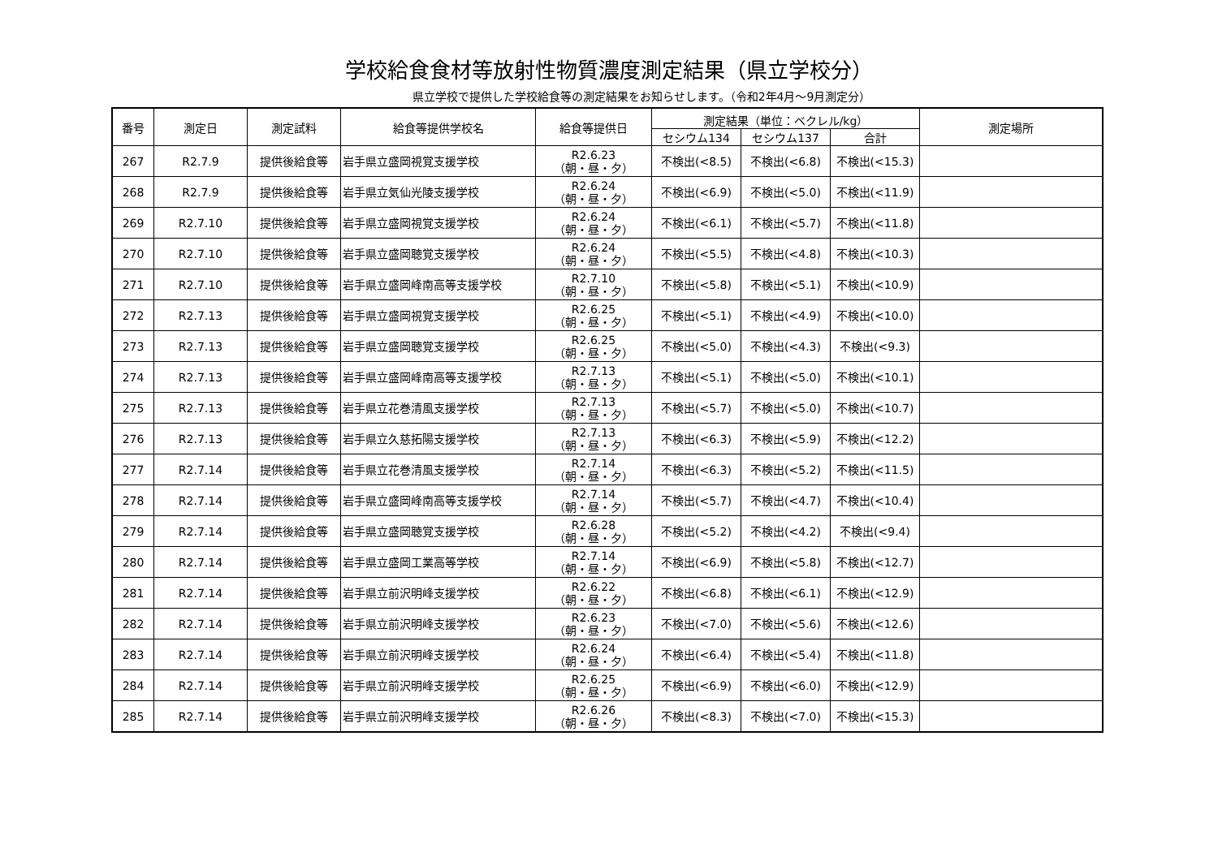学校給食食材等放射性物質濃度測定結果（県立学校分）
県立学校で提供した学校給食等の測定結果をお知らせします。（令和2年4月～9月測定分）
| 番号 | 測定日 | 測定試料 | 給食等提供学校名 | 給食等提供日 | 測定結果（単位：ベクレル/kg） | | | 測定場所 |
| --- | --- | --- | --- | --- | --- | --- | --- | --- |
| | | | | | セシウム134 | セシウム137 | 合計 | |
| 267 | R2.7.9 | 提供後給食等 | 岩手県立盛岡視覚支援学校 | R2.6.23 （朝・昼・夕） | 不検出(<8.5) | 不検出(<6.8) | 不検出(<15.3) | |
| 268 | R2.7.9 | 提供後給食等 | 岩手県立気仙光陵支援学校 | R2.6.24 （朝・昼・夕） | 不検出(<6.9) | 不検出(<5.0) | 不検出(<11.9) | |
| 269 | R2.7.10 | 提供後給食等 | 岩手県立盛岡視覚支援学校 | R2.6.24 （朝・昼・夕） | 不検出(<6.1) | 不検出(<5.7) | 不検出(<11.8) | |
| 270 | R2.7.10 | 提供後給食等 | 岩手県立盛岡聴覚支援学校 | R2.6.24 （朝・昼・夕） | 不検出(<5.5) | 不検出(<4.8) | 不検出(<10.3) | |
| 271 | R2.7.10 | 提供後給食等 | 岩手県立盛岡峰南高等支援学校 | R2.7.10 （朝・昼・夕） | 不検出(<5.8) | 不検出(<5.1) | 不検出(<10.9) | |
| 272 | R2.7.13 | 提供後給食等 | 岩手県立盛岡視覚支援学校 | R2.6.25 （朝・昼・夕） | 不検出(<5.1) | 不検出(<4.9) | 不検出(<10.0) | |
| 273 | R2.7.13 | 提供後給食等 | 岩手県立盛岡聴覚支援学校 | R2.6.25 （朝・昼・夕） | 不検出(<5.0) | 不検出(<4.3) | 不検出(<9.3) | |
| 274 | R2.7.13 | 提供後給食等 | 岩手県立盛岡峰南高等支援学校 | R2.7.13 （朝・昼・夕） | 不検出(<5.1) | 不検出(<5.0) | 不検出(<10.1) | |
| 275 | R2.7.13 | 提供後給食等 | 岩手県立花巻清風支援学校 | R2.7.13 （朝・昼・夕） | 不検出(<5.7) | 不検出(<5.0) | 不検出(<10.7) | |
| 276 | R2.7.13 | 提供後給食等 | 岩手県立久慈拓陽支援学校 | R2.7.13 （朝・昼・夕） | 不検出(<6.3) | 不検出(<5.9) | 不検出(<12.2) | |
| 277 | R2.7.14 | 提供後給食等 | 岩手県立花巻清風支援学校 | R2.7.14 （朝・昼・夕） | 不検出(<6.3) | 不検出(<5.2) | 不検出(<11.5) | |
| 278 | R2.7.14 | 提供後給食等 | 岩手県立盛岡峰南高等支援学校 | R2.7.14 （朝・昼・夕） | 不検出(<5.7) | 不検出(<4.7) | 不検出(<10.4) | |
| 279 | R2.7.14 | 提供後給食等 | 岩手県立盛岡聴覚支援学校 | R2.6.28 （朝・昼・夕） | 不検出(<5.2) | 不検出(<4.2) | 不検出(<9.4) | |
| 280 | R2.7.14 | 提供後給食等 | 岩手県立盛岡工業高等学校 | R2.7.14 （朝・昼・夕） | 不検出(<6.9) | 不検出(<5.8) | 不検出(<12.7) | |
| 281 | R2.7.14 | 提供後給食等 | 岩手県立前沢明峰支援学校 | R2.6.22 （朝・昼・夕） | 不検出(<6.8) | 不検出(<6.1) | 不検出(<12.9) | |
| 282 | R2.7.14 | 提供後給食等 | 岩手県立前沢明峰支援学校 | R2.6.23 （朝・昼・夕） | 不検出(<7.0) | 不検出(<5.6) | 不検出(<12.6) | |
| 283 | R2.7.14 | 提供後給食等 | 岩手県立前沢明峰支援学校 | R2.6.24 （朝・昼・夕） | 不検出(<6.4) | 不検出(<5.4) | 不検出(<11.8) | |
| 284 | R2.7.14 | 提供後給食等 | 岩手県立前沢明峰支援学校 | R2.6.25 （朝・昼・夕） | 不検出(<6.9) | 不検出(<6.0) | 不検出(<12.9) | |
| 285 | R2.7.14 | 提供後給食等 | 岩手県立前沢明峰支援学校 | R2.6.26 （朝・昼・夕） | 不検出(<8.3) | 不検出(<7.0) | 不検出(<15.3) | |